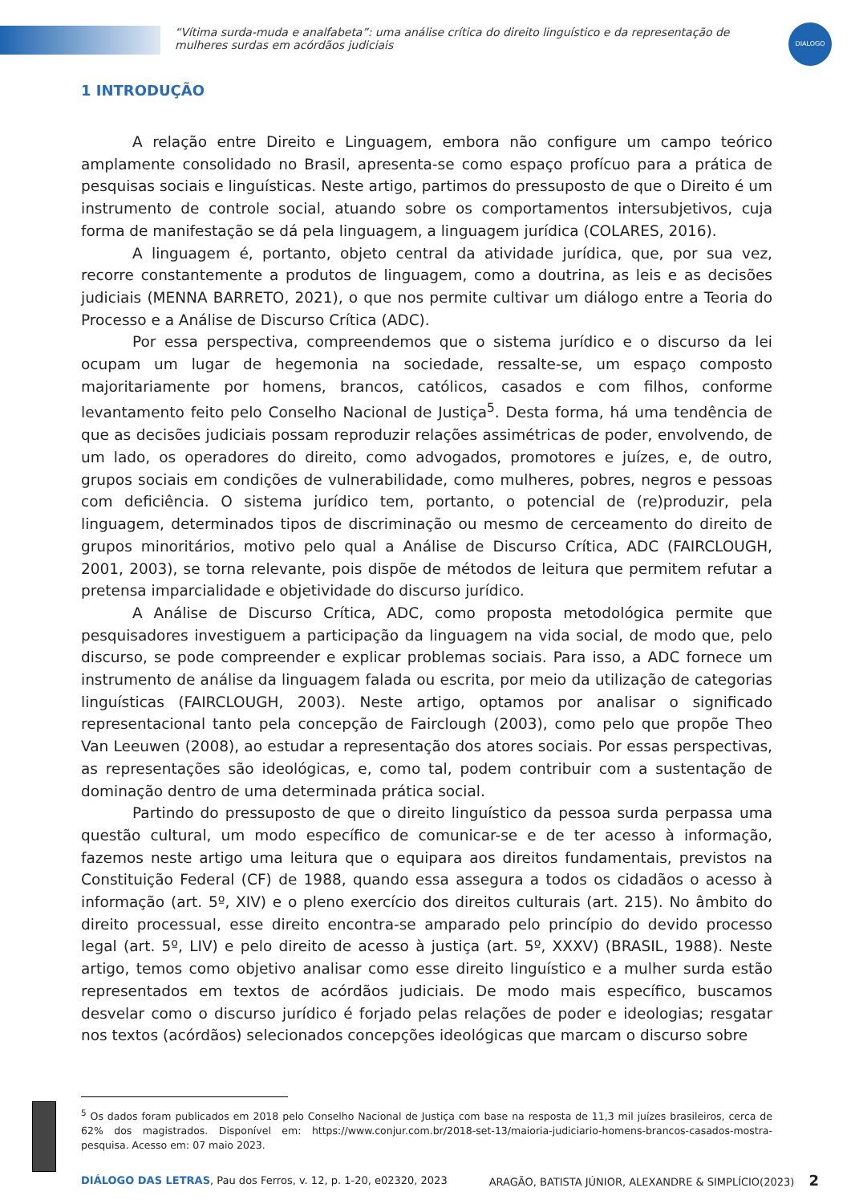DIALOGO
“Vítima surda-muda e analfabeta”: uma análise crítica do direito linguístico e da representação de mulheres surdas em acórdãos judiciais
1 INTRODUÇÃO
A relação entre Direito e Linguagem, embora não configure um campo teórico amplamente consolidado no Brasil, apresenta-se como espaço profícuo para a prática de pesquisas sociais e linguísticas. Neste artigo, partimos do pressuposto de que o Direito é um instrumento de controle social, atuando sobre os comportamentos intersubjetivos, cuja forma de manifestação se dá pela linguagem, a linguagem jurídica (COLARES, 2016).
A linguagem é, portanto, objeto central da atividade jurídica, que, por sua vez, recorre constantemente a produtos de linguagem, como a doutrina, as leis e as decisões judiciais (MENNA BARRETO, 2021), o que nos permite cultivar um diálogo entre a Teoria do Processo e a Análise de Discurso Crítica (ADC).
Por essa perspectiva, compreendemos que o sistema jurídico e o discurso da lei ocupam um lugar de hegemonia na sociedade, ressalte-se, um espaço composto majoritariamente por homens, brancos, católicos, casados e com filhos, conforme levantamento feito pelo Conselho Nacional de Justiça<sup>5</sup>. Desta forma, há uma tendência de que as decisões judiciais possam reproduzir relações assimétricas de poder, envolvendo, de um lado, os operadores do direito, como advogados, promotores e juízes, e, de outro, grupos sociais em condições de vulnerabilidade, como mulheres, pobres, negros e pessoas com deficiência. O sistema jurídico tem, portanto, o potencial de (re)produzir, pela linguagem, determinados tipos de discriminação ou mesmo de cerceamento do direito de grupos minoritários, motivo pelo qual a Análise de Discurso Crítica, ADC (FAIRCLOUGH, 2001, 2003), se torna relevante, pois dispõe de métodos de leitura que permitem refutar a pretensa imparcialidade e objetividade do discurso jurídico.
A Análise de Discurso Crítica, ADC, como proposta metodológica permite que pesquisadores investiguem a participação da linguagem na vida social, de modo que, pelo discurso, se pode compreender e explicar problemas sociais. Para isso, a ADC fornece um instrumento de análise da linguagem falada ou escrita, por meio da utilização de categorias linguísticas (FAIRCLOUGH, 2003). Neste artigo, optamos por analisar o significado representacional tanto pela concepção de Fairclough (2003), como pelo que propõe Theo Van Leeuwen (2008), ao estudar a representação dos atores sociais. Por essas perspectivas, as representações são ideológicas, e, como tal, podem contribuir com a sustentação de dominação dentro de uma determinada prática social.
Partindo do pressuposto de que o direito linguístico da pessoa surda perpassa uma questão cultural, um modo específico de comunicar-se e de ter acesso à informação, fazemos neste artigo uma leitura que o equipara aos direitos fundamentais, previstos na Constituição Federal (CF) de 1988, quando essa assegura a todos os cidadãos o acesso à informação (art. 5º, XIV) e o pleno exercício dos direitos culturais (art. 215). No âmbito do direito processual, esse direito encontra-se amparado pelo princípio do devido processo legal (art. 5º, LIV) e pelo direito de acesso à justiça (art. 5º, XXXV) (BRASIL, 1988). Neste artigo, temos como objetivo analisar como esse direito linguístico e a mulher surda estão representados em textos de acórdãos judiciais. De modo mais específico, buscamos desvelar como o discurso jurídico é forjado pelas relações de poder e ideologias; resgatar nos textos (acórdãos) selecionados concepções ideológicas que marcam o discurso sobre
<sup>5</sup> Os dados foram publicados em 2018 pelo Conselho Nacional de Justiça com base na resposta de 11,3 mil juízes brasileiros, cerca de 62% dos magistrados. Disponível em: https://www.conjur.com.br/2018-set-13/maioria-judiciario-homens-brancos-casados-mostra-pesquisa. Acesso em: 07 maio 2023.
DIÁLOGO DAS LETRAS, Pau dos Ferros, v. 12, p. 1-20, e02320, 2023 ARAGÃO, BATISTA JÚNIOR, ALEXANDRE & SIMPLÍCIO(2023) 2